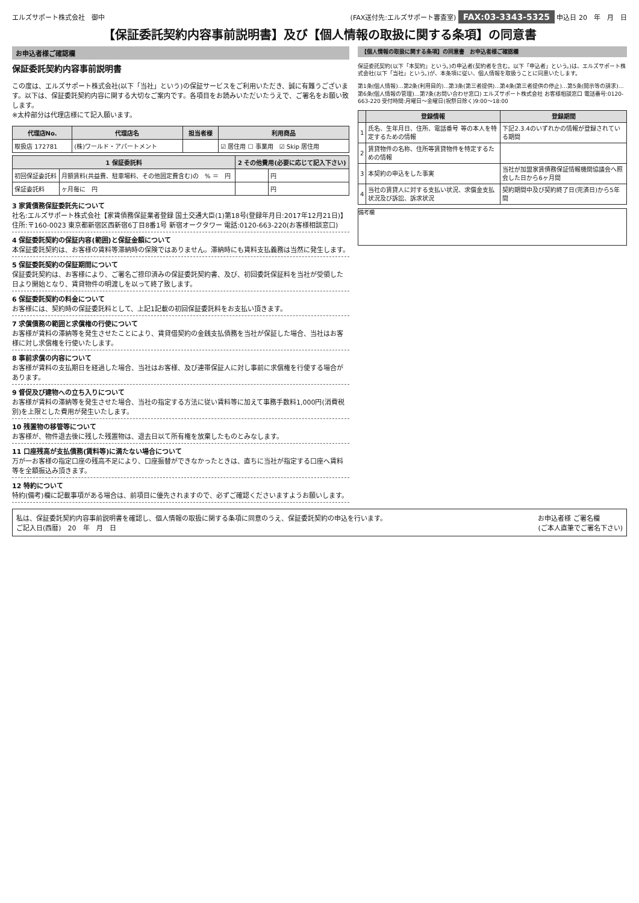エルズサポート株式会社　御中
(FAX送付先:エルズサポート審査室) FAX:03-3343-5325 申込日 20　年　月　日
【保証委託契約内容事前説明書】及び【個人情報の取扱に関する条項】の同意書
お申込者様ご確認欄
保証委託契約内容事前説明書
この度は、エルズサポート株式会社(以下「当社」という)の保証サービスをご利用いただき、誠に有難うございます。以下は、保証委託契約内容に関する大切なご案内です。各項目をお読みいただいたうえで、ご署名をお願い致します。
※太枠部分は代理店様にて記入願います。
| 代理店No. | 代理店名 | 担当者様 | 利用商品 |
| --- | --- | --- | --- |
| 取扱店 172781 | (株)ワールド・アパートメント | | ☑ 居住用 ☐ 事業用 ☑ Skip 居住用 |
| 1 保証委託料 | | 2 その他費用(必要に応じて記入下さい) | |
| --- | --- | --- | --- |
| 初回保証委託料 | 月額賃料(共益費、駐車場料、その他固定費含む)の % ＝ 円 | | 円 |
| 保証委託料 | ヶ月毎に 円 | | 円 |
3 家賃債務保証委託先について
社名:エルズサポート株式会社【家賃債務保証業者登録 国土交通大臣(1)第18号(登録年月日:2017年12月21日)】住所:〒160-0023 東京都新宿区西新宿6丁目8番1号 新宿オークタワー 電話:0120-663-220(お客様相談窓口)
4 保証委託契約の保証内容(範囲)と保証金額について
本保証委託契約は、お客様の賃料等滞納時の保険ではありません。滞納時にも賃料支払義務は当然に発生します。
5 保証委託契約の保証期間について
保証委託契約は、お客様により、ご署名ご捺印済みの保証委託契約書、及び、初回委託保証料を当社が受領した日より開始となり、賃貸物件の明渡しを以って終了致します。
6 保証委託契約の料金について
お客様には、契約時の保証委託料として、上記1記載の初回保証委託料をお支払い頂きます。
7 求償債務の範囲と求償権の行使について
お客様が賃料の滞納等を発生させたことにより、賃貸借契約の金銭支払債務を当社が保証した場合、当社はお客様に対し求償権を行使いたします。
8 事前求償の内容について
お客様が賃料の支払期日を経過した場合、当社はお客様、及び連帯保証人に対し事前に求償権を行使する場合があります。
9 督促及び建物への立ち入りについて
お客様が賃料の滞納等を発生させた場合、当社の指定する方法に従い賃料等に加えて事務手数料1,000円(消費税別)を上限とした費用が発生いたします。
10 残置物の移管等について
お客様が、物件退去後に残した残置物は、退去日以て所有権を放棄したものとみなします。
11 口座残高が支払債務(賃料等)に満たない場合について
万が一お客様の指定口座の残高不足により、口座振替ができなかったときは、直ちに当社が指定する口座へ賃料等を全額振込み頂きます。
12 特約について
特約(備考)欄に記載事項がある場合は、前項目に優先されますので、必ずご確認くださいますようお願いします。
【個人情報の取扱に関する条項】の同意書　お申込者様ご確認欄
保証委託契約(以下「本契約」という。)の申込者(契約者を含む。以下「申込者」という。)は、エルズサポート株式会社(以下「当社」という。)が、本条項に従い、個人情報を取扱うことに同意いたします。
第1条(個人情報)…第2条(利用目的)…第3条(第三者提供)…第4条(第三者提供の停止)…第5条(開示等の請求)…第6条(個人情報の管理)…第7条(お問い合わせ窓口) エルズサポート株式会社 お客様相談窓口 電話番号:0120-663-220 受付時間:月曜日～金曜日(祝祭日除く)9:00～18:00
| | 登録情報 | 登録期間 |
| --- | --- | --- |
| 1 | 氏名、生年月日、住所、電話番号 等の本人を特定するための情報 | 下記2.3.4のいずれかの情報が登録されている期間 |
| 2 | 賃貸物件の名称、住所等賃貸物件を特定するための情報 | |
| 3 | 本契約の申込をした事実 | 当社が加盟家賃債務保証情報機関協議会へ照会した日から6ヶ月間 |
| 4 | 当社の賃貸人に対する支払い状況、求償金支払状況及び訴訟、訴求状況 | 契約期間中及び契約終了日(完済日)から5年間 |
備考欄
私は、保証委託契約内容事前説明書を確認し、個人情報の取扱に関する条項に同意のうえ、保証委託契約の申込を行います。
ご記入日(西暦)　20　年　月　日
お申込者様 ご署名欄
(ご本人直筆でご署名下さい)